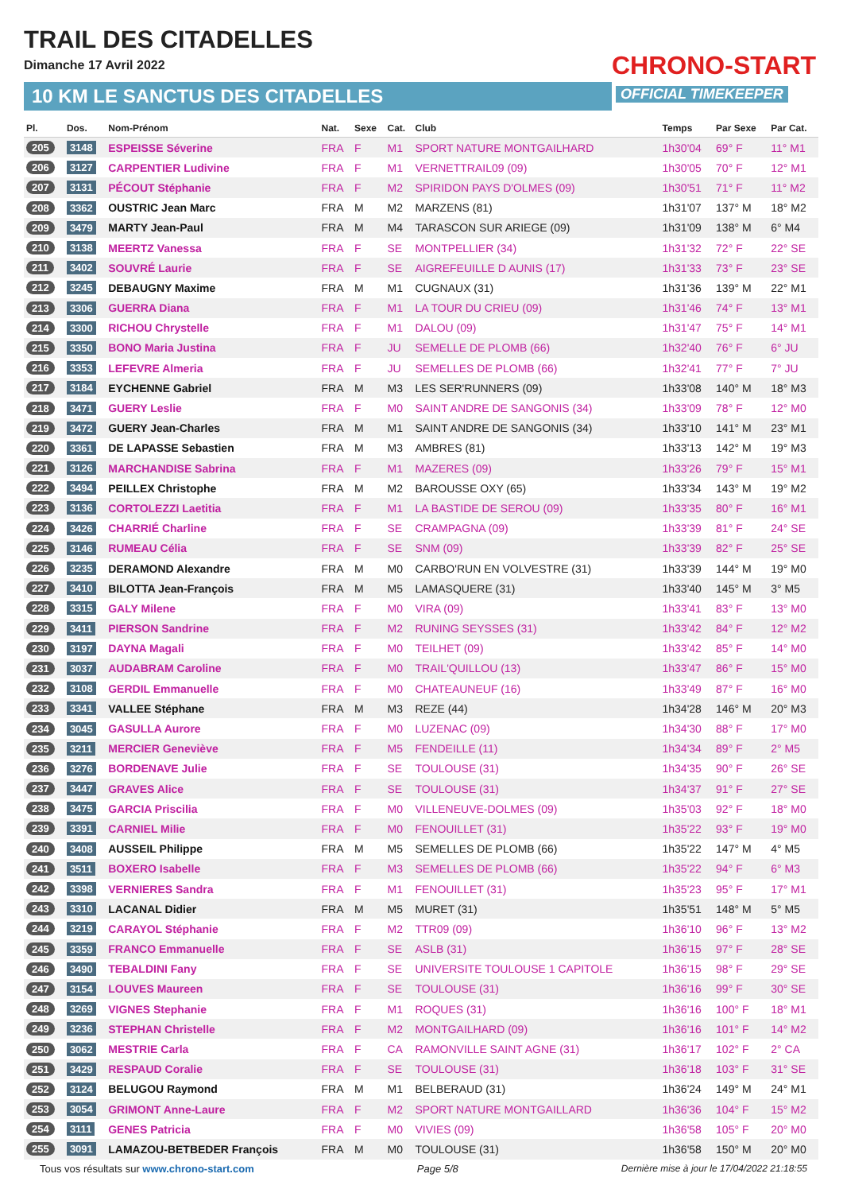TRAIL DES CITADELLES
Dimanche 17 Avril 2022
10 KM LE SANCTUS DES CITADELLES
CHRONO-START
OFFICIAL TIMEKEEPER
| Pl. | Dos. | Nom-Prénom | Nat. | Sexe | Cat. | Club | Temps | Par Sexe | Par Cat. |
| --- | --- | --- | --- | --- | --- | --- | --- | --- | --- |
| 205 | 3148 | ESPEISSE Séverine | FRA | F | M1 | SPORT NATURE MONTGAILHARD | 1h30'04 | 69° F | 11° M1 |
| 206 | 3127 | CARPENTIER Ludivine | FRA | F | M1 | VERNETTRAIL09 (09) | 1h30'05 | 70° F | 12° M1 |
| 207 | 3131 | PÉCOUT Stéphanie | FRA | F | M2 | SPIRIDON PAYS D'OLMES (09) | 1h30'51 | 71° F | 11° M2 |
| 208 | 3362 | OUSTRIC Jean Marc | FRA | M | M2 | MARZENS (81) | 1h31'07 | 137° M | 18° M2 |
| 209 | 3479 | MARTY Jean-Paul | FRA | M | M4 | TARASCON SUR ARIEGE (09) | 1h31'09 | 138° M | 6° M4 |
| 210 | 3138 | MEERTZ Vanessa | FRA | F | SE | MONTPELLIER (34) | 1h31'32 | 72° F | 22° SE |
| 211 | 3402 | SOUVRÉ Laurie | FRA | F | SE | AIGREFEUILLE D AUNIS (17) | 1h31'33 | 73° F | 23° SE |
| 212 | 3245 | DEBAUGNY Maxime | FRA | M | M1 | CUGNAUX (31) | 1h31'36 | 139° M | 22° M1 |
| 213 | 3306 | GUERRA Diana | FRA | F | M1 | LA TOUR DU CRIEU (09) | 1h31'46 | 74° F | 13° M1 |
| 214 | 3300 | RICHOU Chrystelle | FRA | F | M1 | DALOU (09) | 1h31'47 | 75° F | 14° M1 |
| 215 | 3350 | BONO Maria Justina | FRA | F | JU | SEMELLE DE PLOMB (66) | 1h32'40 | 76° F | 6° JU |
| 216 | 3353 | LEFEVRE Almeria | FRA | F | JU | SEMELLES DE PLOMB (66) | 1h32'41 | 77° F | 7° JU |
| 217 | 3184 | EYCHENNE Gabriel | FRA | M | M3 | LES SER'RUNNERS (09) | 1h33'08 | 140° M | 18° M3 |
| 218 | 3471 | GUERY Leslie | FRA | F | M0 | SAINT ANDRE DE SANGONIS (34) | 1h33'09 | 78° F | 12° M0 |
| 219 | 3472 | GUERY Jean-Charles | FRA | M | M1 | SAINT ANDRE DE SANGONIS (34) | 1h33'10 | 141° M | 23° M1 |
| 220 | 3361 | DE LAPASSE Sebastien | FRA | M | M3 | AMBRES (81) | 1h33'13 | 142° M | 19° M3 |
| 221 | 3126 | MARCHANDISE Sabrina | FRA | F | M1 | MAZERES (09) | 1h33'26 | 79° F | 15° M1 |
| 222 | 3494 | PEILLEX Christophe | FRA | M | M2 | BAROUSSE OXY (65) | 1h33'34 | 143° M | 19° M2 |
| 223 | 3136 | CORTOLEZZI Laetitia | FRA | F | M1 | LA BASTIDE DE SEROU (09) | 1h33'35 | 80° F | 16° M1 |
| 224 | 3426 | CHARRIÉ Charline | FRA | F | SE | CRAMPAGNA (09) | 1h33'39 | 81° F | 24° SE |
| 225 | 3146 | RUMEAU Célia | FRA | F | SE | SNM (09) | 1h33'39 | 82° F | 25° SE |
| 226 | 3235 | DERAMOND Alexandre | FRA | M | M0 | CARBO'RUN EN VOLVESTRE (31) | 1h33'39 | 144° M | 19° M0 |
| 227 | 3410 | BILOTTA Jean-François | FRA | M | M5 | LAMASQUERE (31) | 1h33'40 | 145° M | 3° M5 |
| 228 | 3315 | GALY Milene | FRA | F | M0 | VIRA (09) | 1h33'41 | 83° F | 13° M0 |
| 229 | 3411 | PIERSON Sandrine | FRA | F | M2 | RUNING SEYSSES (31) | 1h33'42 | 84° F | 12° M2 |
| 230 | 3197 | DAYNA Magali | FRA | F | M0 | TEILHET (09) | 1h33'42 | 85° F | 14° M0 |
| 231 | 3037 | AUDABRAM Caroline | FRA | F | M0 | TRAIL'QUILLOU (13) | 1h33'47 | 86° F | 15° M0 |
| 232 | 3108 | GERDIL Emmanuelle | FRA | F | M0 | CHATEAUNEUF (16) | 1h33'49 | 87° F | 16° M0 |
| 233 | 3341 | VALLEE Stéphane | FRA | M | M3 | REZE (44) | 1h34'28 | 146° M | 20° M3 |
| 234 | 3045 | GASULLA Aurore | FRA | F | M0 | LUZENAC (09) | 1h34'30 | 88° F | 17° M0 |
| 235 | 3211 | MERCIER Geneviève | FRA | F | M5 | FENDEILLE (11) | 1h34'34 | 89° F | 2° M5 |
| 236 | 3276 | BORDENAVE Julie | FRA | F | SE | TOULOUSE (31) | 1h34'35 | 90° F | 26° SE |
| 237 | 3447 | GRAVES Alice | FRA | F | SE | TOULOUSE (31) | 1h34'37 | 91° F | 27° SE |
| 238 | 3475 | GARCIA Priscilia | FRA | F | M0 | VILLENEUVE-DOLMES (09) | 1h35'03 | 92° F | 18° M0 |
| 239 | 3391 | CARNIEL Milie | FRA | F | M0 | FENOUILLET (31) | 1h35'22 | 93° F | 19° M0 |
| 240 | 3408 | AUSSEIL Philippe | FRA | M | M5 | SEMELLES DE PLOMB (66) | 1h35'22 | 147° M | 4° M5 |
| 241 | 3511 | BOXERO Isabelle | FRA | F | M3 | SEMELLES DE PLOMB (66) | 1h35'22 | 94° F | 6° M3 |
| 242 | 3398 | VERNIERES Sandra | FRA | F | M1 | FENOUILLET (31) | 1h35'23 | 95° F | 17° M1 |
| 243 | 3310 | LACANAL Didier | FRA | M | M5 | MURET (31) | 1h35'51 | 148° M | 5° M5 |
| 244 | 3219 | CARAYOL Stéphanie | FRA | F | M2 | TTR09 (09) | 1h36'10 | 96° F | 13° M2 |
| 245 | 3359 | FRANCO Emmanuelle | FRA | F | SE | ASLB (31) | 1h36'15 | 97° F | 28° SE |
| 246 | 3490 | TEBALDINI Fany | FRA | F | SE | UNIVERSITE TOULOUSE 1 CAPITOLE | 1h36'15 | 98° F | 29° SE |
| 247 | 3154 | LOUVES Maureen | FRA | F | SE | TOULOUSE (31) | 1h36'16 | 99° F | 30° SE |
| 248 | 3269 | VIGNES Stephanie | FRA | F | M1 | ROQUES (31) | 1h36'16 | 100° F | 18° M1 |
| 249 | 3236 | STEPHAN Christelle | FRA | F | M2 | MONTGAILHARD (09) | 1h36'16 | 101° F | 14° M2 |
| 250 | 3062 | MESTRIE Carla | FRA | F | CA | RAMONVILLE SAINT AGNE (31) | 1h36'17 | 102° F | 2° CA |
| 251 | 3429 | RESPAUD Coralie | FRA | F | SE | TOULOUSE (31) | 1h36'18 | 103° F | 31° SE |
| 252 | 3124 | BELUGOU Raymond | FRA | M | M1 | BELBERAUD (31) | 1h36'24 | 149° M | 24° M1 |
| 253 | 3054 | GRIMONT Anne-Laure | FRA | F | M2 | SPORT NATURE MONTGAILLARD | 1h36'36 | 104° F | 15° M2 |
| 254 | 3111 | GENES Patricia | FRA | F | M0 | VIVIES (09) | 1h36'58 | 105° F | 20° M0 |
| 255 | 3091 | LAMAZOU-BETBEDER François | FRA | M | M0 | TOULOUSE (31) | 1h36'58 | 150° M | 20° M0 |
Tous vos résultats sur www.chrono-start.com Page 5/8 Dernière mise à jour le 17/04/2022 21:18:55